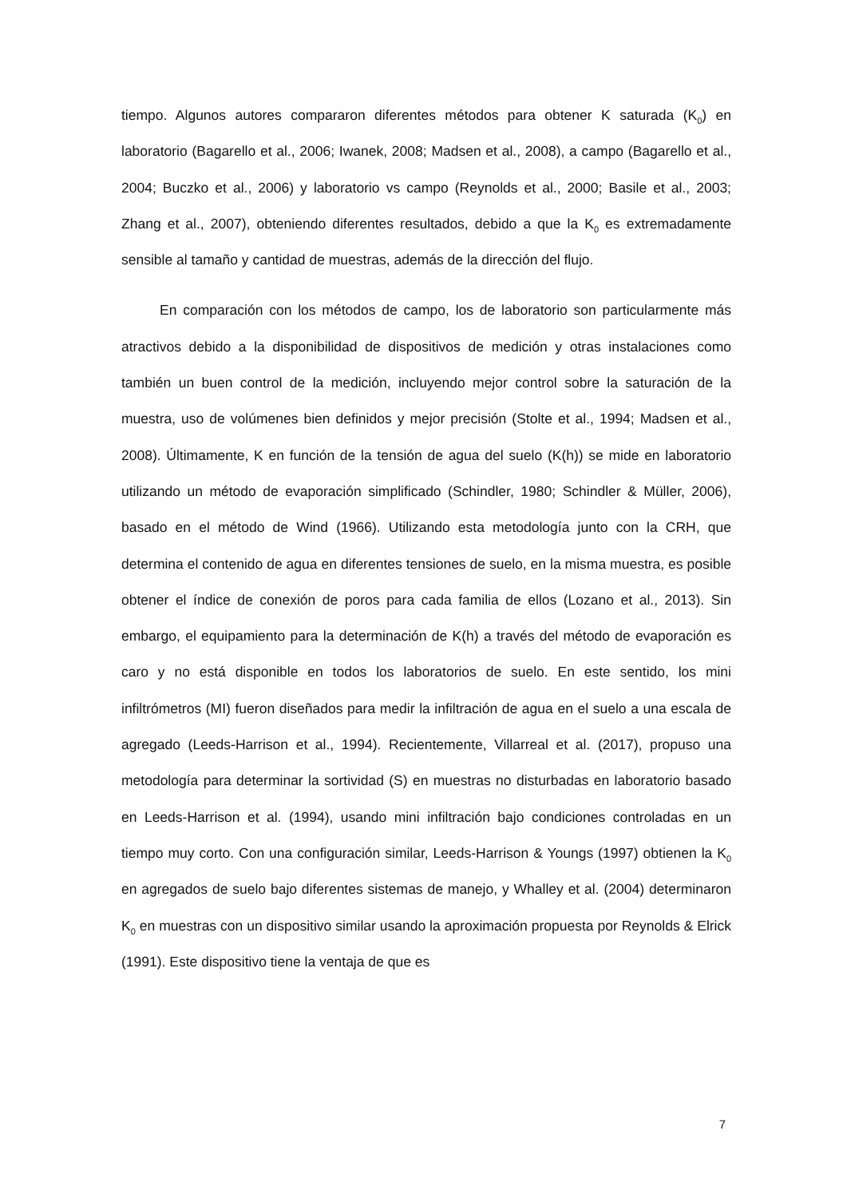tiempo. Algunos autores compararon diferentes métodos para obtener K saturada (K<sub>0</sub>) en laboratorio (Bagarello et al., 2006; Iwanek, 2008; Madsen et al., 2008), a campo (Bagarello et al., 2004; Buczko et al., 2006) y laboratorio vs campo (Reynolds et al., 2000; Basile et al., 2003; Zhang et al., 2007), obteniendo diferentes resultados, debido a que la K<sub>0</sub> es extremadamente sensible al tamaño y cantidad de muestras, además de la dirección del flujo.
En comparación con los métodos de campo, los de laboratorio son particularmente más atractivos debido a la disponibilidad de dispositivos de medición y otras instalaciones como también un buen control de la medición, incluyendo mejor control sobre la saturación de la muestra, uso de volúmenes bien definidos y mejor precisión (Stolte et al., 1994; Madsen et al., 2008). Últimamente, K en función de la tensión de agua del suelo (K(h)) se mide en laboratorio utilizando un método de evaporación simplificado (Schindler, 1980; Schindler & Müller, 2006), basado en el método de Wind (1966). Utilizando esta metodología junto con la CRH, que determina el contenido de agua en diferentes tensiones de suelo, en la misma muestra, es posible obtener el índice de conexión de poros para cada familia de ellos (Lozano et al., 2013). Sin embargo, el equipamiento para la determinación de K(h) a través del método de evaporación es caro y no está disponible en todos los laboratorios de suelo. En este sentido, los mini infiltrómetros (MI) fueron diseñados para medir la infiltración de agua en el suelo a una escala de agregado (Leeds-Harrison et al., 1994). Recientemente, Villarreal et al. (2017), propuso una metodología para determinar la sortividad (S) en muestras no disturbadas en laboratorio basado en Leeds-Harrison et al. (1994), usando mini infiltración bajo condiciones controladas en un tiempo muy corto. Con una configuración similar, Leeds-Harrison & Youngs (1997) obtienen la K<sub>0</sub> en agregados de suelo bajo diferentes sistemas de manejo, y Whalley et al. (2004) determinaron K<sub>0</sub> en muestras con un dispositivo similar usando la aproximación propuesta por Reynolds & Elrick (1991). Este dispositivo tiene la ventaja de que es
7